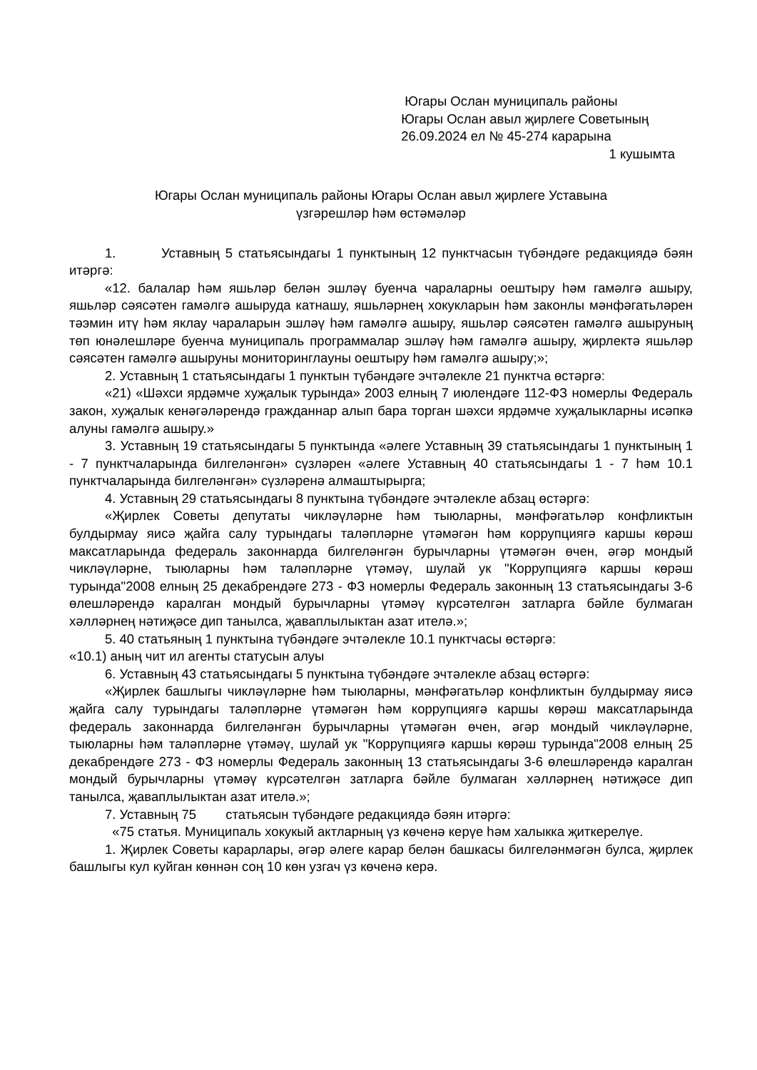Югары Ослан муниципаль районы
Югары Ослан авыл җирлеге Советының
26.09.2024 ел № 45-274 карарына
1 кушымта
Югары Ослан муниципаль районы Югары Ослан авыл җирлеге Уставына
үзгәрешләр һәм өстәмәләр
1. Уставның 5 статьясындагы 1 пунктының 12 пунктчасын түбәндәге редакциядә бәян итәргә:
«12. балалар һәм яшьләр белән эшләү буенча чараларны оештыру һәм гамәлгә ашыру, яшьләр сәясәтен гамәлгә ашыруда катнашу, яшьләрнең хокукларын һәм законлы мәнфәгатьләрен тәэмин итү һәм яклау чараларын эшләү һәм гамәлгә ашыру, яшьләр сәясәтен гамәлгә ашыруның төп юнәлешләре буенча муниципаль программалар эшләү һәм гамәлгә ашыру, җирлектә яшьләр сәясәтен гамәлгә ашыруны мониторинглауны оештыру һәм гамәлгә ашыру;»;
2. Уставның 1 статьясындагы 1 пунктын түбәндәге эчтәлекле 21 пунктча өстәргә:
«21) «Шәхси ярдәмче хуҗалык турында» 2003 елның 7 июлендәге 112-ФЗ номерлы Федераль закон, хуҗалык кенәгәләрендә гражданнар алып бара торган шәхси ярдәмче хуҗалыкларны исәпкә алуны гамәлгә ашыру.»
3. Уставның 19 статьясындагы 5 пунктында «әлеге Уставның 39 статьясындагы 1 пунктының 1 - 7 пунктчаларында билгеләнгән» сүзләрен «әлеге Уставның 40 статьясындагы 1 - 7 һәм 10.1 пунктчаларында билгеләнгән» сүзләренә алмаштырырга;
4. Уставның 29 статьясындагы 8 пунктына түбәндәге эчтәлекле абзац өстәргә:
«Җирлек Советы депутаты чикләүләрне һәм тыюларны, мәнфәгатьләр конфликтын булдырмау яисә җайга салу турындагы таләпләрне үтәмәгән һәм коррупциягә каршы көрәш максатларында федераль законнарда билгеләнгән бурычларны үтәмәгән өчен, әгәр мондый чикләүләрне, тыюларны һәм таләпләрне үтәмәү, шулай ук "Коррупциягә каршы көрәш турында"2008 елның 25 декабрендәге 273 - ФЗ номерлы Федераль законның 13 статьясындагы 3-6 өлешләрендә каралган мондый бурычларны үтәмәү күрсәтелгән затларга бәйле булмаган хәлләрнең нәтиҗәсе дип танылса, җаваплылыктан азат ителә.»;
5. 40 статьяның 1 пунктына түбәндәге эчтәлекле 10.1 пунктчасы өстәргә:
«10.1) аның чит ил агенты статусын алуы
6. Уставның 43 статьясындагы 5 пунктына түбәндәге эчтәлекле абзац өстәргә:
«Җирлек башлыгы чикләүләрне һәм тыюларны, мәнфәгатьләр конфликтын булдырмау яисә җайга салу турындагы таләпләрне үтәмәгән һәм коррупциягә каршы көрәш максатларында федераль законнарда билгеләнгән бурычларны үтәмәгән өчен, әгәр мондый чикләүләрне, тыюларны һәм таләпләрне үтәмәү, шулай ук "Коррупциягә каршы көрәш турында"2008 елның 25 декабрендәге 273 - ФЗ номерлы Федераль законның 13 статьясындагы 3-6 өлешләрендә каралган мондый бурычларны үтәмәү күрсәтелгән затларга бәйле булмаган хәлләрнең нәтиҗәсе дип танылса, җаваплылыктан азат ителә.»;
7. Уставның 75 статьясын түбәндәге редакциядә бәян итәргә:
«75 статья. Муниципаль хокукый актларның үз көченә керүе һәм халыкка җиткерелүе.
1. Җирлек Советы карарлары, әгәр әлеге карар белән башкасы билгеләнмәгән булса, җирлек башлыгы кул куйган көннән соң 10 көн узгач үз көченә керә.